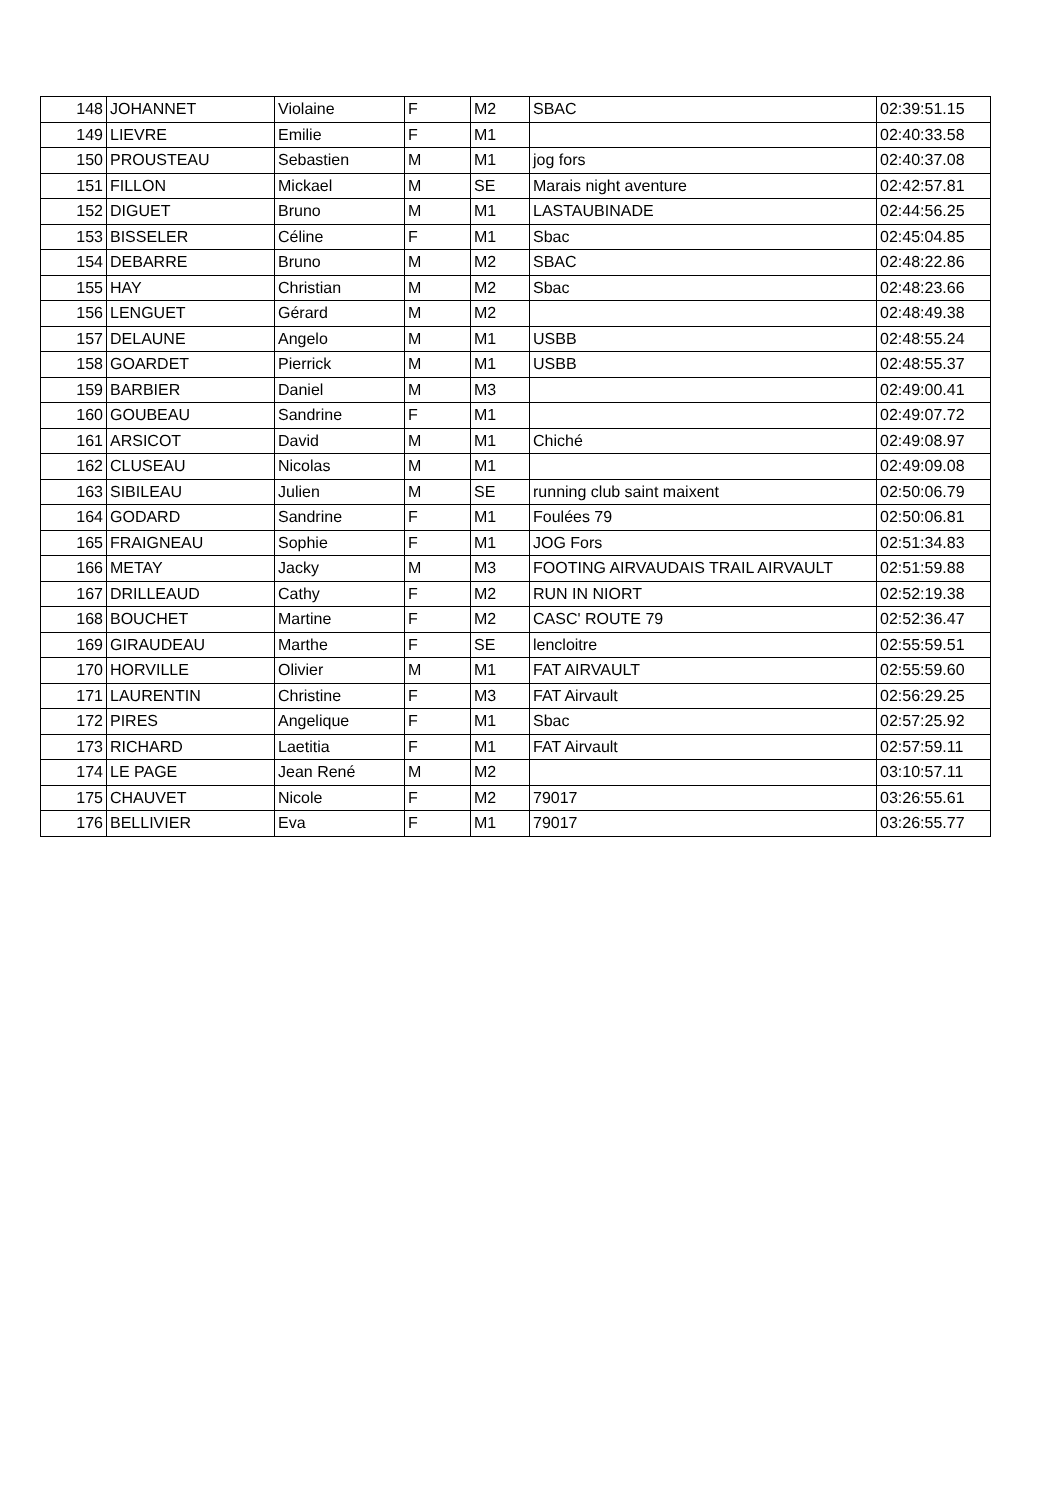| 148 | JOHANNET | Violaine | F | M2 | SBAC | 02:39:51.15 |
| 149 | LIEVRE | Emilie | F | M1 | | 02:40:33.58 |
| 150 | PROUSTEAU | Sebastien | M | M1 | jog fors | 02:40:37.08 |
| 151 | FILLON | Mickael | M | SE | Marais night aventure | 02:42:57.81 |
| 152 | DIGUET | Bruno | M | M1 | LASTAUBINADE | 02:44:56.25 |
| 153 | BISSELER | Céline | F | M1 | Sbac | 02:45:04.85 |
| 154 | DEBARRE | Bruno | M | M2 | SBAC | 02:48:22.86 |
| 155 | HAY | Christian | M | M2 | Sbac | 02:48:23.66 |
| 156 | LENGUET | Gérard | M | M2 | | 02:48:49.38 |
| 157 | DELAUNE | Angelo | M | M1 | USBB | 02:48:55.24 |
| 158 | GOARDET | Pierrick | M | M1 | USBB | 02:48:55.37 |
| 159 | BARBIER | Daniel | M | M3 | | 02:49:00.41 |
| 160 | GOUBEAU | Sandrine | F | M1 | | 02:49:07.72 |
| 161 | ARSICOT | David | M | M1 | Chiché | 02:49:08.97 |
| 162 | CLUSEAU | Nicolas | M | M1 | | 02:49:09.08 |
| 163 | SIBILEAU | Julien | M | SE | running club saint maixent | 02:50:06.79 |
| 164 | GODARD | Sandrine | F | M1 | Foulées 79 | 02:50:06.81 |
| 165 | FRAIGNEAU | Sophie | F | M1 | JOG Fors | 02:51:34.83 |
| 166 | METAY | Jacky | M | M3 | FOOTING AIRVAUDAIS TRAIL AIRVAULT | 02:51:59.88 |
| 167 | DRILLEAUD | Cathy | F | M2 | RUN IN NIORT | 02:52:19.38 |
| 168 | BOUCHET | Martine | F | M2 | CASC' ROUTE 79 | 02:52:36.47 |
| 169 | GIRAUDEAU | Marthe | F | SE | lencloitre | 02:55:59.51 |
| 170 | HORVILLE | Olivier | M | M1 | FAT AIRVAULT | 02:55:59.60 |
| 171 | LAURENTIN | Christine | F | M3 | FAT Airvault | 02:56:29.25 |
| 172 | PIRES | Angelique | F | M1 | Sbac | 02:57:25.92 |
| 173 | RICHARD | Laetitia | F | M1 | FAT Airvault | 02:57:59.11 |
| 174 | LE PAGE | Jean René | M | M2 | | 03:10:57.11 |
| 175 | CHAUVET | Nicole | F | M2 | 79017 | 03:26:55.61 |
| 176 | BELLIVIER | Eva | F | M1 | 79017 | 03:26:55.77 |